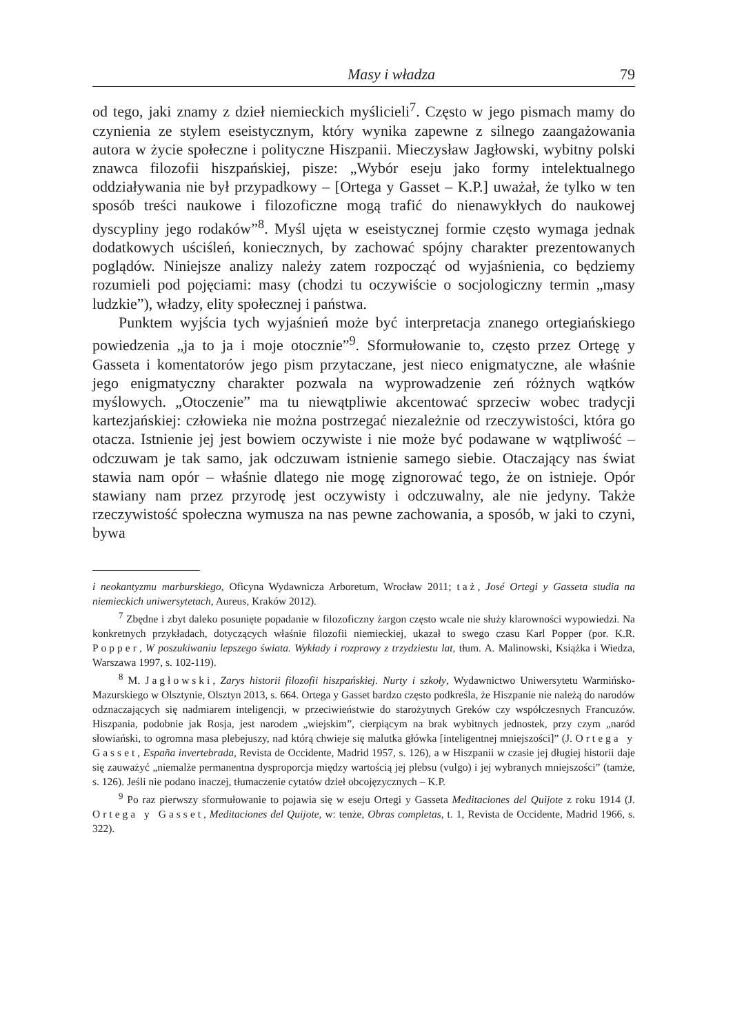Masy i władza 79
od tego, jaki znamy z dzieł niemieckich myślicieli<sup>7</sup>. Często w jego pismach mamy do czynienia ze stylem eseistycznym, który wynika zapewne z silnego zaangażowania autora w życie społeczne i polityczne Hiszpanii. Mieczysław Jagłowski, wybitny polski znawca filozofii hiszpańskiej, pisze: „Wybór eseju jako formy intelektualnego oddziaływania nie był przypadkowy – [Ortega y Gasset – K.P.] uważał, że tylko w ten sposób treści naukowe i filozoficzne mogą trafić do nienawykłych do naukowej dyscypliny jego rodaków”<sup>8</sup>. Myśl ujęta w eseistycznej formie często wymaga jednak dodatkowych uściśleń, koniecznych, by zachować spójny charakter prezentowanych poglądów. Niniejsze analizy należy zatem rozpocząć od wyjaśnienia, co będziemy rozumieli pod pojęciami: masy (chodzi tu oczywiście o socjologiczny termin „masy ludzkie”), władzy, elity społecznej i państwa.
Punktem wyjścia tych wyjaśnień może być interpretacja znanego ortegiańskiego powiedzenia „ja to ja i moje otocznie”<sup>9</sup>. Sformułowanie to, często przez Ortegę y Gasseta i komentatorów jego pism przytaczane, jest nieco enigmatyczne, ale właśnie jego enigmatyczny charakter pozwala na wyprowadzenie zeń różnych wątków myślowych. „Otoczenie” ma tu niewątpliwie akcentować sprzeciw wobec tradycji kartezjańskiej: człowieka nie można postrzegać niezależnie od rzeczywistości, która go otacza. Istnienie jej jest bowiem oczywiste i nie może być podawane w wątpliwość – odczuwam je tak samo, jak odczuwam istnienie samego siebie. Otaczający nas świat stawia nam opór – właśnie dlatego nie mogę zignorować tego, że on istnieje. Opór stawiany nam przez przyrodę jest oczywisty i odczuwalny, ale nie jedyny. Także rzeczywistość społeczna wymusza na nas pewne zachowania, a sposób, w jaki to czyni, bywa
i neokantyzmu marburskiego, Oficyna Wydawnicza Arboretum, Wrocław 2011; taż, José Ortegi y Gasseta studia na niemieckich uniwersytetach, Aureus, Kraków 2012).
<sup>7</sup> Zbędne i zbyt daleko posunięte popadanie w filozoficzny żargon często wcale nie służy klarowności wypowiedzi. Na konkretnych przykładach, dotyczących właśnie filozofii niemieckiej, ukazał to swego czasu Karl Popper (por. K.R. Popper, W poszukiwaniu lepszego świata. Wykłady i rozprawy z trzydziestu lat, tłum. A. Malinowski, Książka i Wiedza, Warszawa 1997, s. 102-119).
<sup>8</sup> M. Jagłowski, Zarys historii filozofii hiszpańskiej. Nurty i szkoły, Wydawnictwo Uniwersytetu Warmińsko-Mazurskiego w Olsztynie, Olsztyn 2013, s. 664. Ortega y Gasset bardzo często podkreśla, że Hiszpanie nie należą do narodów odznaczających się nadmiarem inteligencji, w przeciwieństwie do starożytnych Greków czy współczesnych Francuzów. Hiszpania, podobnie jak Rosja, jest narodem „wiejskim”, cierpiącym na brak wybitnych jednostek, przy czym „naród słowiański, to ogromna masa plebejuszy, nad którą chwieje się malutka główka [inteligentnej mniejszości]” (J. Ortega y Gasset, España invertebrada, Revista de Occidente, Madrid 1957, s. 126), a w Hiszpanii w czasie jej długiej historii daje się zauważyć „niemalże permanentna dysproporcja między wartością jej plebsu (vulgo) i jej wybranych mniejszości” (tamże, s. 126). Jeśli nie podano inaczej, tłumaczenie cytatów dzieł obcojęzycznych – K.P.
<sup>9</sup> Po raz pierwszy sformułowanie to pojawia się w eseju Ortegi y Gasseta Meditaciones del Quijote z roku 1914 (J. Ortega y Gasset, Meditaciones del Quijote, w: tenże, Obras completas, t. 1, Revista de Occidente, Madrid 1966, s. 322).